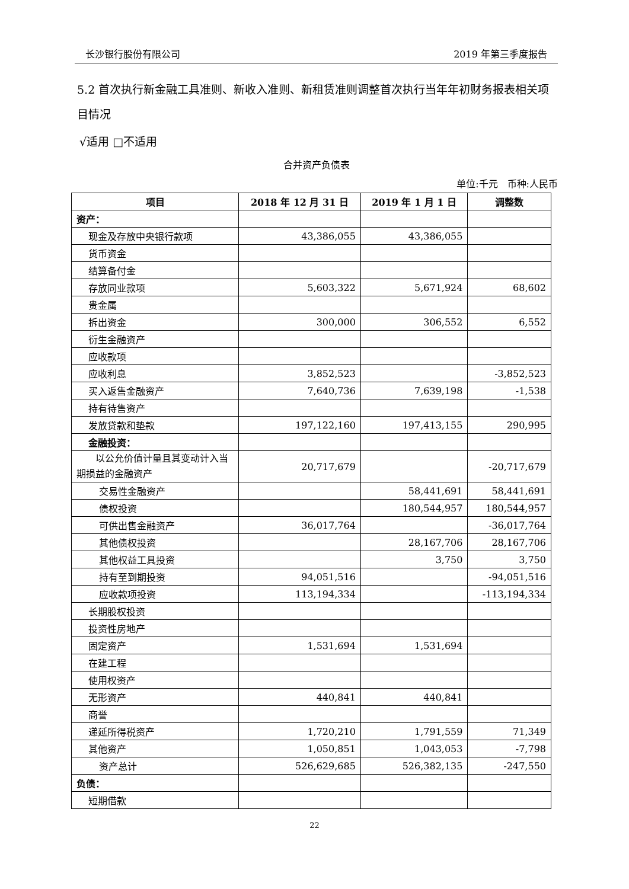长沙银行股份有限公司 2019 年第三季度报告
5.2 首次执行新金融工具准则、新收入准则、新租赁准则调整首次执行当年年初财务报表相关项目情况
√适用 □不适用
合并资产负债表
单位:千元　币种:人民币
| 项目 | 2018 年 12 月 31 日 | 2019 年 1 月 1 日 | 调整数 |
| --- | --- | --- | --- |
| 资产： | | | |
| 现金及存放中央银行款项 | 43,386,055 | 43,386,055 | |
| 货币资金 | | | |
| 结算备付金 | | | |
| 存放同业款项 | 5,603,322 | 5,671,924 | 68,602 |
| 贵金属 | | | |
| 拆出资金 | 300,000 | 306,552 | 6,552 |
| 衍生金融资产 | | | |
| 应收款项 | | | |
| 应收利息 | 3,852,523 | | -3,852,523 |
| 买入返售金融资产 | 7,640,736 | 7,639,198 | -1,538 |
| 持有待售资产 | | | |
| 发放贷款和垫款 | 197,122,160 | 197,413,155 | 290,995 |
| 金融投资： | | | |
| 以公允价值计量且其变动计入当期损益的金融资产 | 20,717,679 | | -20,717,679 |
| 交易性金融资产 | | 58,441,691 | 58,441,691 |
| 债权投资 | | 180,544,957 | 180,544,957 |
| 可供出售金融资产 | 36,017,764 | | -36,017,764 |
| 其他债权投资 | | 28,167,706 | 28,167,706 |
| 其他权益工具投资 | | 3,750 | 3,750 |
| 持有至到期投资 | 94,051,516 | | -94,051,516 |
| 应收款项投资 | 113,194,334 | | -113,194,334 |
| 长期股权投资 | | | |
| 投资性房地产 | | | |
| 固定资产 | 1,531,694 | 1,531,694 | |
| 在建工程 | | | |
| 使用权资产 | | | |
| 无形资产 | 440,841 | 440,841 | |
| 商誉 | | | |
| 递延所得税资产 | 1,720,210 | 1,791,559 | 71,349 |
| 其他资产 | 1,050,851 | 1,043,053 | -7,798 |
| 资产总计 | 526,629,685 | 526,382,135 | -247,550 |
| 负债： | | | |
| 短期借款 | | | |
22